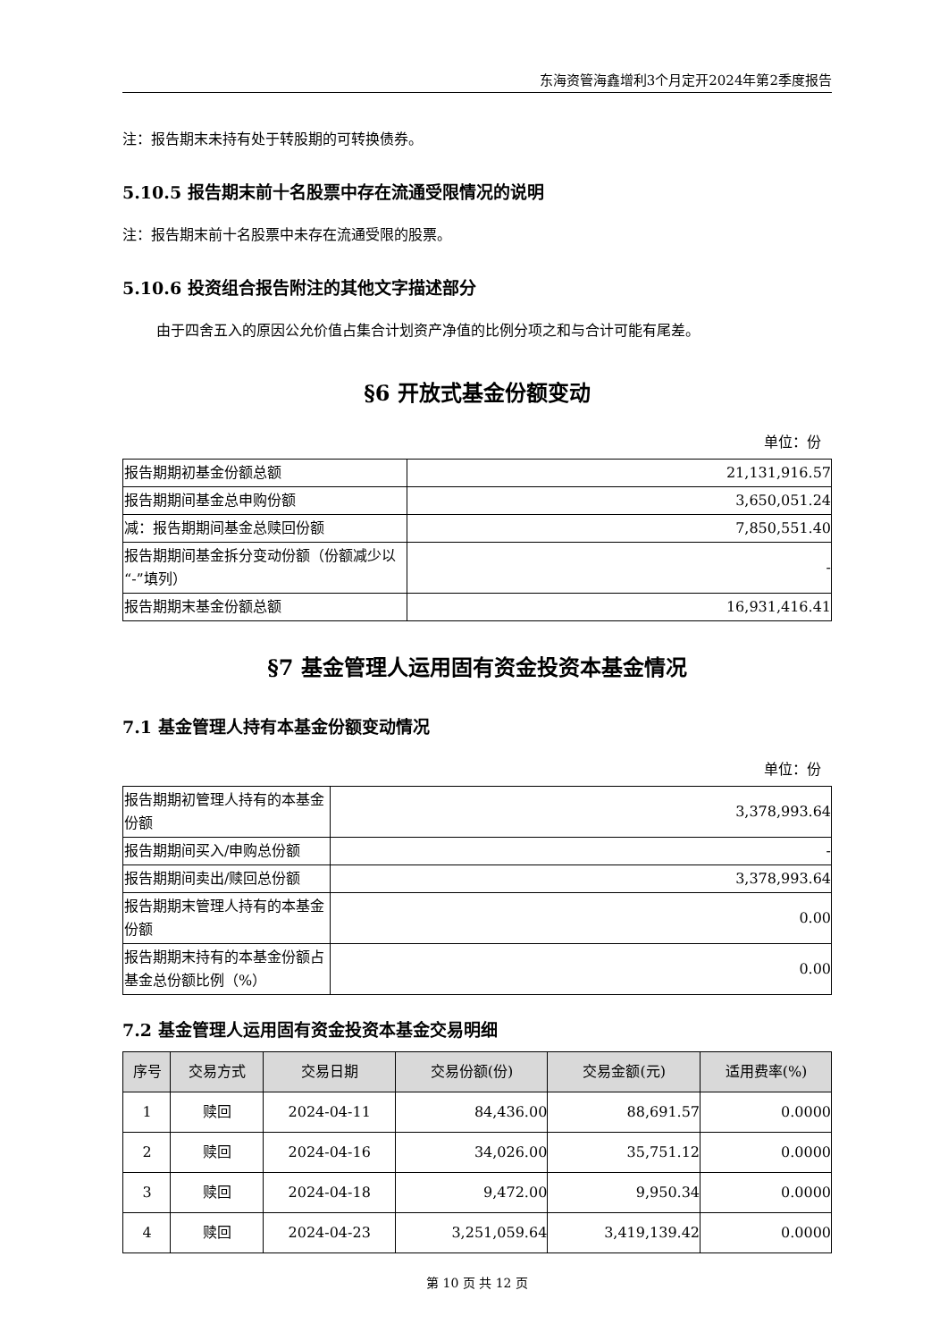东海资管海鑫增利3个月定开2024年第2季度报告
注：报告期末未持有处于转股期的可转换债券。
5.10.5 报告期末前十名股票中存在流通受限情况的说明
注：报告期末前十名股票中未存在流通受限的股票。
5.10.6 投资组合报告附注的其他文字描述部分
由于四舍五入的原因公允价值占集合计划资产净值的比例分项之和与合计可能有尾差。
§6 开放式基金份额变动
单位：份
| 报告期期初基金份额总额 | 21,131,916.57 |
| 报告期期间基金总申购份额 | 3,650,051.24 |
| 减：报告期期间基金总赎回份额 | 7,850,551.40 |
| 报告期期间基金拆分变动份额（份额减少以“-”填列） | - |
| 报告期期末基金份额总额 | 16,931,416.41 |
§7 基金管理人运用固有资金投资本基金情况
7.1 基金管理人持有本基金份额变动情况
单位：份
| 报告期期初管理人持有的本基金份额 | 3,378,993.64 |
| 报告期期间买入/申购总份额 | - |
| 报告期期间卖出/赎回总份额 | 3,378,993.64 |
| 报告期期末管理人持有的本基金份额 | 0.00 |
| 报告期期末持有的本基金份额占基金总份额比例（%） | 0.00 |
7.2 基金管理人运用固有资金投资本基金交易明细
| 序号 | 交易方式 | 交易日期 | 交易份额(份) | 交易金额(元) | 适用费率(%) |
| --- | --- | --- | --- | --- | --- |
| 1 | 赎回 | 2024-04-11 | 84,436.00 | 88,691.57 | 0.0000 |
| 2 | 赎回 | 2024-04-16 | 34,026.00 | 35,751.12 | 0.0000 |
| 3 | 赎回 | 2024-04-18 | 9,472.00 | 9,950.34 | 0.0000 |
| 4 | 赎回 | 2024-04-23 | 3,251,059.64 | 3,419,139.42 | 0.0000 |
第 10 页 共 12 页